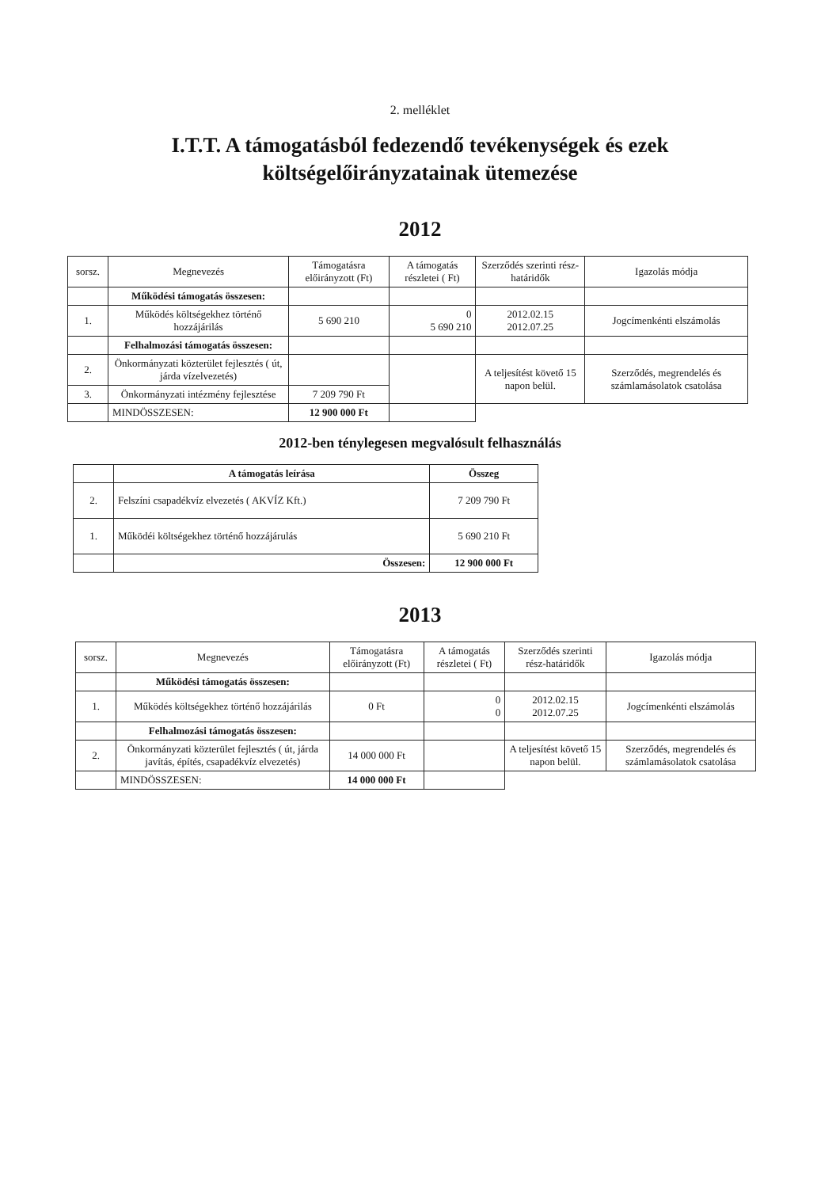2. melléklet
I.T.T. A támogatásból fedezendő tevékenységek és ezek
költségelőirányzatainak ütemezése
2012
| sorsz. | Megnevezés | Támogatásra előirányzott (Ft) | A támogatás részletei ( Ft) | Szerződés szerinti rész-határidők | Igazolás módja |
| --- | --- | --- | --- | --- | --- |
| | Működési támogatás összesen: | | | | |
| 1. | Működés költségekhez történő hozzájárilás | 5 690 210 | 0 5 690 210 | 2012.02.15 2012.07.25 | Jogcímenkénti elszámolás |
| | Felhalmozási támogatás összesen: | | | | |
| 2. | Önkormányzati közterület fejlesztés ( út, járda vízelvezetés) | | | A teljesítést követő 15 napon belül. | Szerződés, megrendelés és számlamásolatok csatolása |
| 3. | Önkormányzati intézmény fejlesztése | 7 209 790 Ft | | | |
| | MINDÖSSZESEN: | 12 900 000 Ft | | | |
2012-ben ténylegesen megvalósult felhasználás
| | A támogatás leírása | Összeg |
| 2. | Felszíni csapadékvíz elvezetés ( AKVÍZ Kft.) | 7 209 790 Ft |
| 1. | Működéi költségekhez történő hozzájárulás | 5 690 210 Ft |
| | Összesen: | 12 900 000 Ft |
2013
| sorsz. | Megnevezés | Támogatásra előirányzott (Ft) | A támogatás részletei ( Ft) | Szerződés szerinti rész-határidők | Igazolás módja |
| --- | --- | --- | --- | --- | --- |
| | Működési támogatás összesen: | | | | |
| 1. | Működés költségekhez történő hozzájárilás | 0 Ft | 0 0 | 2012.02.15 2012.07.25 | Jogcímenkénti elszámolás |
| | Felhalmozási támogatás összesen: | | | | |
| 2. | Önkormányzati közterület fejlesztés ( út, járda javítás, építés, csapadékvíz elvezetés) | 14 000 000 Ft | | A teljesítést követő 15 napon belül. | Szerződés, megrendelés és számlamásolatok csatolása |
| | MINDÖSSZESEN: | 14 000 000 Ft | | | |